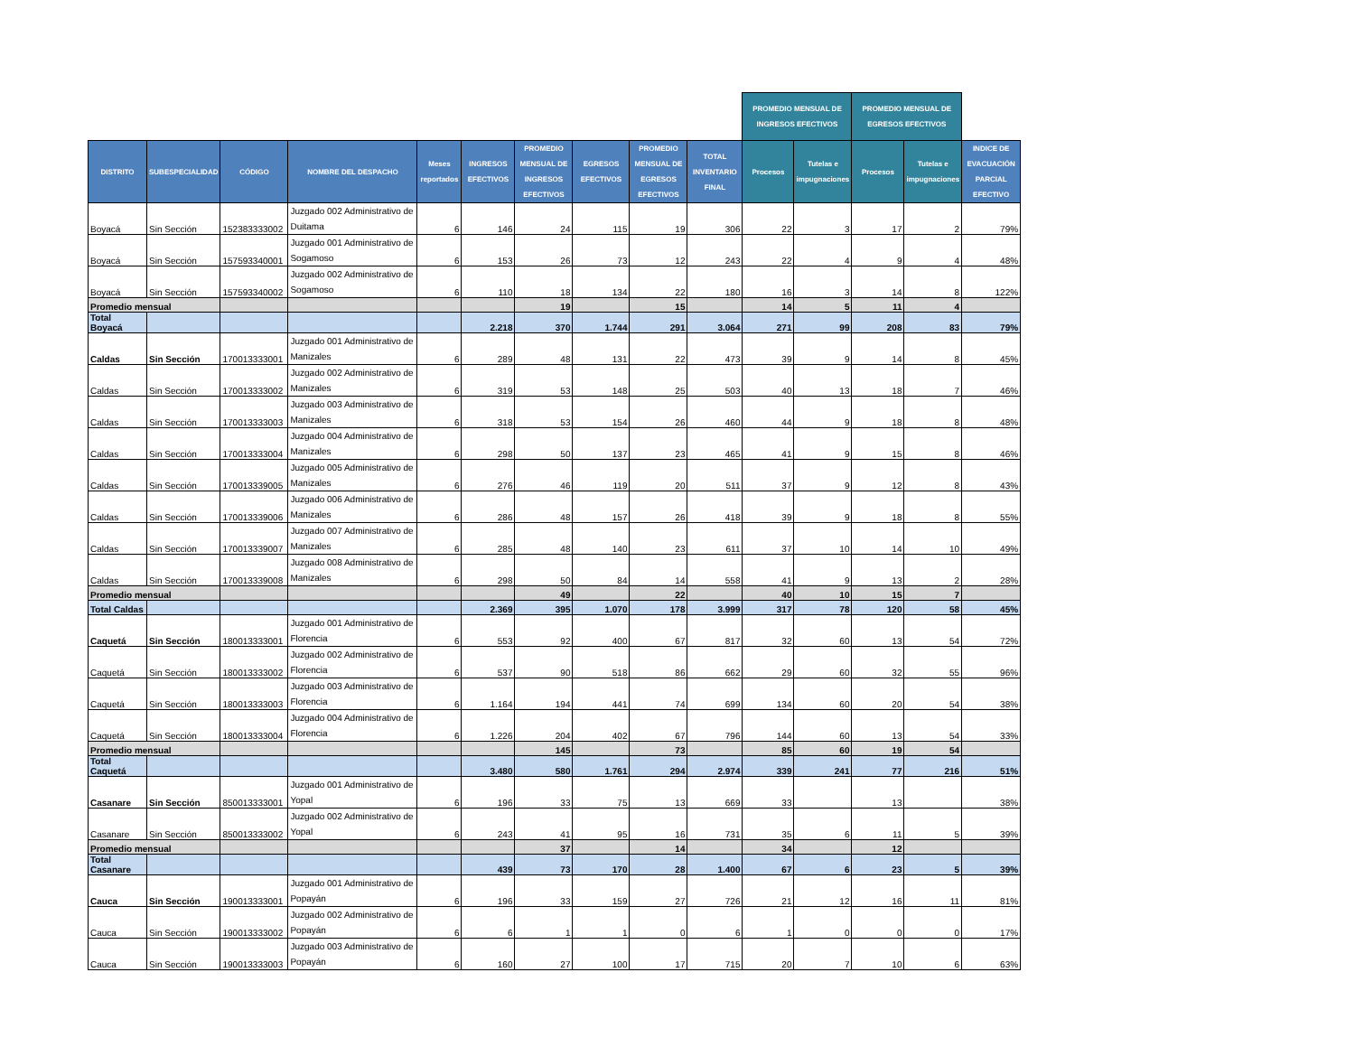| | | | | | | | | | | PROMEDIO MENSUAL DE INGRESOS EFECTIVOS | | PROMEDIO MENSUAL DE EGRESOS EFECTIVOS | | |
| --- | --- | --- | --- | --- | --- | --- | --- | --- | --- | --- | --- | --- | --- | --- |
| DISTRITO | SUBESPECIALIDAD | CÓDIGO | NOMBRE DEL DESPACHO | Meses reportados | INGRESOS EFECTIVOS | PROMEDIO MENSUAL DE INGRESOS EFECTIVOS | EGRESOS EFECTIVOS | PROMEDIO MENSUAL DE EGRESOS EFECTIVOS | TOTAL INVENTARIO FINAL | Procesos | Tutelas e impugnaciones | Procesos | Tutelas e impugnaciones | INDICE DE EVACUACIÓN PARCIAL EFECTIVO |
| Boyacá | Sin Sección | 152383333002 | Juzgado 002 Administrativo de Duitama | 6 | 146 | 24 | 115 | 19 | 306 | 22 | 3 | 17 | 2 | 79% |
| Boyacá | Sin Sección | 157593340001 | Juzgado 001 Administrativo de Sogamoso | 6 | 153 | 26 | 73 | 12 | 243 | 22 | 4 | 9 | 4 | 48% |
| Boyacá | Sin Sección | 157593340002 | Juzgado 002 Administrativo de Sogamoso | 6 | 110 | 18 | 134 | 22 | 180 | 16 | 3 | 14 | 8 | 122% |
| Promedio mensual | | | | | | 19 | | 15 | | 14 | 5 | 11 | 4 | |
| Total Boyacá | | | | | 2.218 | 370 | 1.744 | 291 | 3.064 | 271 | 99 | 208 | 83 | 79% |
| Caldas | Sin Sección | 170013333001 | Juzgado 001 Administrativo de Manizales | 6 | 289 | 48 | 131 | 22 | 473 | 39 | 9 | 14 | 8 | 45% |
| Caldas | Sin Sección | 170013333002 | Juzgado 002 Administrativo de Manizales | 6 | 319 | 53 | 148 | 25 | 503 | 40 | 13 | 18 | 7 | 46% |
| Caldas | Sin Sección | 170013333003 | Juzgado 003 Administrativo de Manizales | 6 | 318 | 53 | 154 | 26 | 460 | 44 | 9 | 18 | 8 | 48% |
| Caldas | Sin Sección | 170013333004 | Juzgado 004 Administrativo de Manizales | 6 | 298 | 50 | 137 | 23 | 465 | 41 | 9 | 15 | 8 | 46% |
| Caldas | Sin Sección | 170013339005 | Juzgado 005 Administrativo de Manizales | 6 | 276 | 46 | 119 | 20 | 511 | 37 | 9 | 12 | 8 | 43% |
| Caldas | Sin Sección | 170013339006 | Juzgado 006 Administrativo de Manizales | 6 | 286 | 48 | 157 | 26 | 418 | 39 | 9 | 18 | 8 | 55% |
| Caldas | Sin Sección | 170013339007 | Juzgado 007 Administrativo de Manizales | 6 | 285 | 48 | 140 | 23 | 611 | 37 | 10 | 14 | 10 | 49% |
| Caldas | Sin Sección | 170013339008 | Juzgado 008 Administrativo de Manizales | 6 | 298 | 50 | 84 | 14 | 558 | 41 | 9 | 13 | 2 | 28% |
| Promedio mensual | | | | | | 49 | | 22 | | 40 | 10 | 15 | 7 | |
| Total Caldas | | | | | 2.369 | 395 | 1.070 | 178 | 3.999 | 317 | 78 | 120 | 58 | 45% |
| Caquetá | Sin Sección | 180013333001 | Juzgado 001 Administrativo de Florencia | 6 | 553 | 92 | 400 | 67 | 817 | 32 | 60 | 13 | 54 | 72% |
| Caquetá | Sin Sección | 180013333002 | Juzgado 002 Administrativo de Florencia | 6 | 537 | 90 | 518 | 86 | 662 | 29 | 60 | 32 | 55 | 96% |
| Caquetá | Sin Sección | 180013333003 | Juzgado 003 Administrativo de Florencia | 6 | 1.164 | 194 | 441 | 74 | 699 | 134 | 60 | 20 | 54 | 38% |
| Caquetá | Sin Sección | 180013333004 | Juzgado 004 Administrativo de Florencia | 6 | 1.226 | 204 | 402 | 67 | 796 | 144 | 60 | 13 | 54 | 33% |
| Promedio mensual | | | | | | 145 | | 73 | | 85 | 60 | 19 | 54 | |
| Total Caquetá | | | | | 3.480 | 580 | 1.761 | 294 | 2.974 | 339 | 241 | 77 | 216 | 51% |
| Casanare | Sin Sección | 850013333001 | Juzgado 001 Administrativo de Yopal | 6 | 196 | 33 | 75 | 13 | 669 | 33 | | 13 | | 38% |
| Casanare | Sin Sección | 850013333002 | Juzgado 002 Administrativo de Yopal | 6 | 243 | 41 | 95 | 16 | 731 | 35 | 6 | 11 | 5 | 39% |
| Promedio mensual | | | | | | 37 | | 14 | | 34 | | 12 | | |
| Total Casanare | | | | | 439 | 73 | 170 | 28 | 1.400 | 67 | 6 | 23 | 5 | 39% |
| Cauca | Sin Sección | 190013333001 | Juzgado 001 Administrativo de Popayán | 6 | 196 | 33 | 159 | 27 | 726 | 21 | 12 | 16 | 11 | 81% |
| Cauca | Sin Sección | 190013333002 | Juzgado 002 Administrativo de Popayán | 6 | 6 | 1 | 1 | 0 | 6 | 1 | 0 | 0 | 0 | 17% |
| Cauca | Sin Sección | 190013333003 | Juzgado 003 Administrativo de Popayán | 6 | 160 | 27 | 100 | 17 | 715 | 20 | 7 | 10 | 6 | 63% |